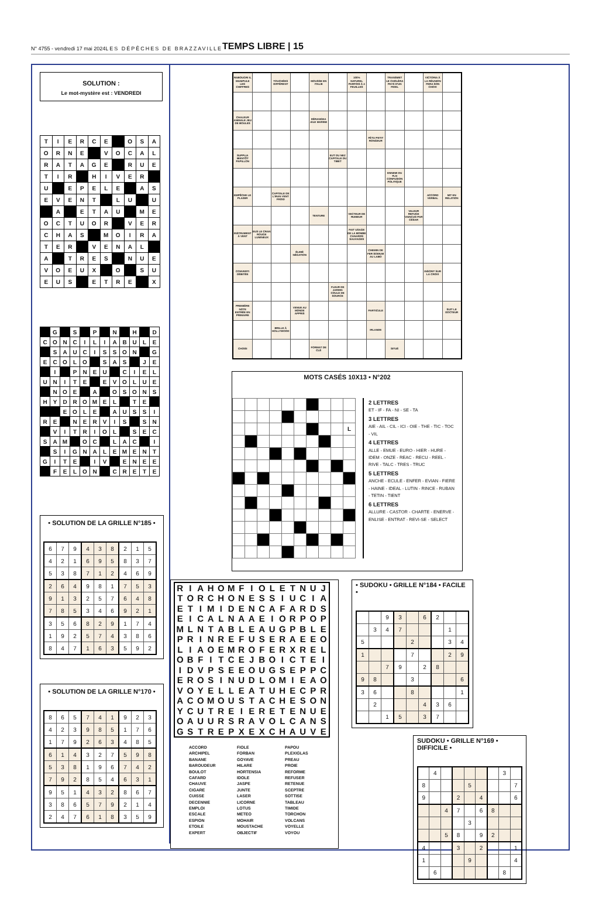N° 4755 - vendredi 17 mai 2024 LES DÉPÊCHES DE BRAZZAVILLE TEMPS LIBRE | 15
SOLUTION :
Le mot-mystère est : VENDREDI
| T | I | E | R | C | E | | O | S | A |
| O | R | N | E | | V | O | C | A | L |
| R | A | T | A | G | E | | R | U | E |
| T | I | R | | H | I | V | E | R | |
| U | | E | P | E | L | E | | A | S |
| E | V | E | N | T | | L | U | | U |
| | A | | E | T | A | U | | M | E |
| O | C | T | U | O | R | | V | E | R |
| C | H | A | S | | M | O | I | R | A |
| T | E | R | | V | E | N | A | L | |
| A | | T | R | E | S | | N | U | E |
| V | O | E | U | X | | O | | S | U |
| E | U | S | | E | T | R | E | | X |
| | G | | S | | P | | N | | H | | D |
| C | O | N | C | I | L | I | A | B | U | L | E |
| | S | A | U | C | I | S | S | O | N | | G |
| E | C | O | L | O | | S | A | S | | J | E |
| | I | | P | N | E | U | | C | I | E | L |
| U | N | I | T | E | | E | V | O | L | U | E |
| | N | O | E | | A | | O | S | O | N | S |
| H | Y | D | R | O | M | E | L | | T | E | |
| | | E | O | L | E | | A | U | S | S | I |
| R | E | | N | E | R | V | I | S | | S | N |
| | V | I | T | R | I | O | L | | S | E | C |
| S | A | M | | O | C | | L | A | C | | I |
| | S | I | G | N | A | L | E | M | E | N | T |
| G | I | T | E | | I | V | | E | N | E | E |
| | F | E | L | O | N | | C | R | E | T | E |
• SOLUTION DE LA GRILLE N°185 •
| 6 | 7 | 9 | 4 | 3 | 8 | 2 | 1 | 5 |
| 4 | 2 | 1 | 6 | 9 | 5 | 8 | 3 | 7 |
| 5 | 3 | 8 | 7 | 1 | 2 | 4 | 6 | 9 |
| 2 | 6 | 4 | 9 | 8 | 1 | 7 | 5 | 3 |
| 9 | 1 | 3 | 2 | 5 | 7 | 6 | 4 | 8 |
| 7 | 8 | 5 | 3 | 4 | 6 | 9 | 2 | 1 |
| 3 | 5 | 6 | 8 | 2 | 9 | 1 | 7 | 4 |
| 1 | 9 | 2 | 5 | 7 | 4 | 3 | 8 | 6 |
| 8 | 4 | 7 | 1 | 6 | 3 | 5 | 9 | 2 |
• SOLUTION DE LA GRILLE N°170 •
| 8 | 6 | 5 | 7 | 4 | 1 | 9 | 2 | 3 |
| 4 | 2 | 3 | 9 | 8 | 5 | 1 | 7 | 6 |
| 1 | 7 | 9 | 2 | 6 | 3 | 4 | 8 | 5 |
| 6 | 1 | 4 | 3 | 2 | 7 | 5 | 9 | 8 |
| 5 | 3 | 8 | 1 | 9 | 6 | 7 | 4 | 2 |
| 7 | 9 | 2 | 8 | 5 | 4 | 6 | 3 | 1 |
| 9 | 5 | 1 | 4 | 3 | 2 | 8 | 6 | 7 |
| 3 | 8 | 6 | 5 | 7 | 9 | 2 | 1 | 4 |
| 2 | 4 | 7 | 6 | 1 | 8 | 3 | 5 | 9 |
| RABOUGRI IL MANIPULE LES CHIFFRES | | TOUCHÉES DIFFÉRENT | | MOUSSE EN ITALIE | | 100% NATUREL PARFOIS À 4 FEUILLES | | TRANSMET LE CHOLÉRA PAYS D'UN FIDEL | | VICTORIA À LA RÉUNION FERA SON CHOIX | |
| CHALEUR ANIMALE JEU DE BOULES | | | | DÉRANGEA AILE MARINE | | | | | | | |
| | | | | | | | FÉTU PETIT RONGEUR | | | | |
| SUPPLIA BIENTÔT PAPILLON | | | | | EUT DU NEZ CAPITALE DU TIBET | | | | | | |
| | | | | | | | | ENNEMI DU FLN CONFUSION POLITIQUE | | | |
| EMPÊCHE LE PLAISIR | | CAPITALE DE L'IRAN VENT FROID | | | | | | | | ACCORD VERBAL | MIT EN RELATION |
| | | | | TENTURE | | VECTEUR DE RUMEUR | | | VALEUR REFUGE VAINCUS PAR CÉSAR | | |
| INSTRUMENT À VENT | EUS LE CRAN ROUGE LUMINEUX | | | | | FAIT USAGE DE LA BOMBE CANARDS SAUVAGES | | | | | |
| | | | ÉLIMÉ NÉGATION | | | | CHEMIN DE FER SODIUM AU LABO | | | | |
| CONVERTI DÉBITÉE | | | | | | | | | | INSCRIT SUR LA CROIX | |
| | | | | | FLEUR DE JARDIN COULE DE SOURCE | | | | | | |
| PREMIÈRE NOTE ENTRÉE EN PRIMAIRE | | | VENUE AU MONDE APPRIS | | | | PARTICULE | | | | SUIT LE DOCTEUR |
| | | BRILLE À HOLLYWOOD | | | | | IRLANDE | | | | |
| CHOISI | | | | FORMAT DE CLÉ | | | | SITUÉ | | | |
MOTS CASÉS 10X13 • N°202
| | | | | | | | | | L |
2 LETTRES
ET - IF - FA - NI - SE - TA
3 LETTRES
AIE - AIL - CIL - ICI - OIE - THE - TIC - TOC - VIL
4 LETTRES
ALLE - EMUE - EURO - HIER - HURE - IDEM - ONZE - REAC - RECU - REEL - RIVE - TALC - TRES - TRUC
5 LETTRES
ANCHE - ECULE - ENFER - EVIAN - FIERE - HAINE - IDEAL - LUTIN - RINCE - RUBAN - TETIN - TIENT
6 LETTRES
ALLURE - CASTOR - CHARTE - ENERVE - ENLISE - ENTRAT - REVI-SE - SELECT
| R | I | A | H | O | M | F | I | O | L | E | T | N | U | J |
| T | O | R | C | H | O | N | E | S | S | I | U | C | I | A |
| E | T | I | M | I | D | E | N | C | A | F | A | R | D | S |
| E | I | C | A | L | N | A | A | E | I | O | R | P | O | P |
| M | L | N | T | A | B | L | E | A | U | G | P | B | L | E |
| P | R | I | N | R | E | F | U | S | E | R | A | E | E | O |
| L | I | A | O | E | M | R | O | F | E | R | X | R | E | L |
| O | B | F | I | T | C | E | J | B | O | I | C | T | E | I |
| I | D | V | P | S | E | E | O | U | G | S | E | P | P | C |
| E | R | O | S | I | N | U | D | L | O | M | I | E | A | O |
| V | O | Y | E | L | L | E | A | T | U | H | E | C | P | R |
| A | C | O | M | O | U | S | T | A | C | H | E | S | O | N |
| Y | C | U | T | R | E | I | E | R | E | T | E | N | U | E |
| O | A | U | U | R | S | R | A | V | O | L | C | A | N | S |
| G | S | T | R | E | P | X | E | X | C | H | A | U | V | E |
ACCORD
ARCHIPEL
BANANE
BAROUDEUR
BOULOT
CAFARD
CHAUVE
CIGARE
CUISSE
DECENNIE
EMPLOI
ESCALE
ESPION
ETOILE
EXPERT
FIOLE
FORBAN
GOYAVE
HILARE
HORTENSIA
IDOLE
JASPE
JUNTE
LASER
LICORNE
LOTUS
METEO
MOHAIR
MOUSTACHE
OBJECTIF
PAPOU
PLEXIGLAS
PREAU
PROIE
REFORME
REFUSER
RETENUE
SCEPTRE
SOTTISE
TABLEAU
TIMIDE
TORCHON
VOLCANS
VOYELLE
VOYOU
• SUDOKU • GRILLE N°184 • FACILE •
| | | 9 | 3 | | 6 | 2 | | |
| | 3 | 4 | 7 | | | | 1 | |
| 5 | | | | 2 | | | 3 | 4 |
| 1 | | | | 7 | | | 2 | 9 |
| | | 7 | 9 | | 2 | 8 | | |
| 9 | 8 | | | 3 | | | | 6 |
| 3 | 6 | | | 8 | | | | 1 |
| | 2 | | | | 4 | 3 | 6 | |
| | | 1 | 5 | | 3 | 7 | | |
SUDOKU • GRILLE N°169 • DIFFICILE •
| | 4 | | | | | | 3 | |
| 8 | | | | 5 | | | | 7 |
| 9 | | | 2 | | 4 | | | 6 |
| | | 4 | 7 | | 6 | 8 | | |
| | | | | 3 | | | | |
| | | 5 | 8 | | 9 | 2 | | |
| 4 | | | 3 | | 2 | | | 1 |
| 1 | | | | 9 | | | | 4 |
| | 6 | | | | | | 8 | |